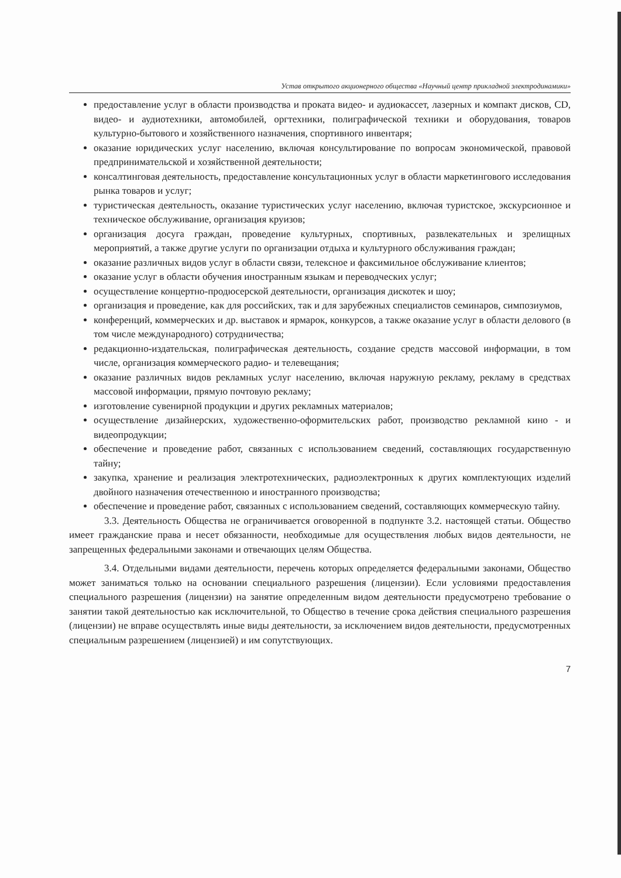Устав открытого акционерного общества «Научный центр прикладной электродинамики»
предоставление услуг в области производства и проката видео- и аудиокассет, лазерных и компакт дисков, CD, видео- и аудиотехники, автомобилей, оргтехники, полиграфической техники и оборудования, товаров культурно-бытового и хозяйственного назначения, спортивного инвентаря;
оказание юридических услуг населению, включая консультирование по вопросам экономической, правовой предпринимательской и хозяйственной деятельности;
консалтинговая деятельность, предоставление консультационных услуг в области маркетингового исследования рынка товаров и услуг;
туристическая деятельность, оказание туристических услуг населению, включая туристское, экскурсионное и техническое обслуживание, организация круизов;
организация досуга граждан, проведение культурных, спортивных, развлекательных и зрелищных мероприятий, а также другие услуги по организации отдыха и культурного обслуживания граждан;
оказание различных видов услуг в области связи, телексное и факсимильное обслуживание клиентов;
оказание услуг в области обучения иностранным языкам и переводческих услуг;
осуществление концертно-продюсерской деятельности, организация дискотек и шоу;
организация и проведение, как для российских, так и для зарубежных специалистов семинаров, симпозиумов,
конференций, коммерческих и др. выставок и ярмарок, конкурсов, а также оказание услуг в области делового (в том числе международного) сотрудничества;
редакционно-издательская, полиграфическая деятельность, создание средств массовой информации, в том числе, организация коммерческого радио- и телевещания;
оказание различных видов рекламных услуг населению, включая наружную рекламу, рекламу в средствах массовой информации, прямую почтовую рекламу;
изготовление сувенирной продукции и других рекламных материалов;
осуществление дизайнерских, художественно-оформительских работ, производство рекламной кино - и видеопродукции;
обеспечение и проведение работ, связанных с использованием сведений, составляющих государственную тайну;
закупка, хранение и реализация электротехнических, радиоэлектронных к других комплектующих изделий двойного назначения отечественною и иностранного производства;
обеспечение и проведение работ, связанных с использованием сведений, составляющих коммерческую тайну.
3.3. Деятельность Общества не ограничивается оговоренной в подпункте 3.2. настоящей статьи. Общество имеет гражданские права и несет обязанности, необходимые для осуществления любых видов деятельности, не запрещенных федеральными законами и отвечающих целям Общества.
3.4. Отдельными видами деятельности, перечень которых определяется федеральными законами, Общество может заниматься только на основании специального разрешения (лицензии). Если условиями предоставления специального разрешения (лицензии) на занятие определенным видом деятельности предусмотрено требование о занятии такой деятельностью как исключительной, то Общество в течение срока действия специального разрешения (лицензии) не вправе осуществлять иные виды деятельности, за исключением видов деятельности, предусмотренных специальным разрешением (лицензией) и им сопутствующих.
7